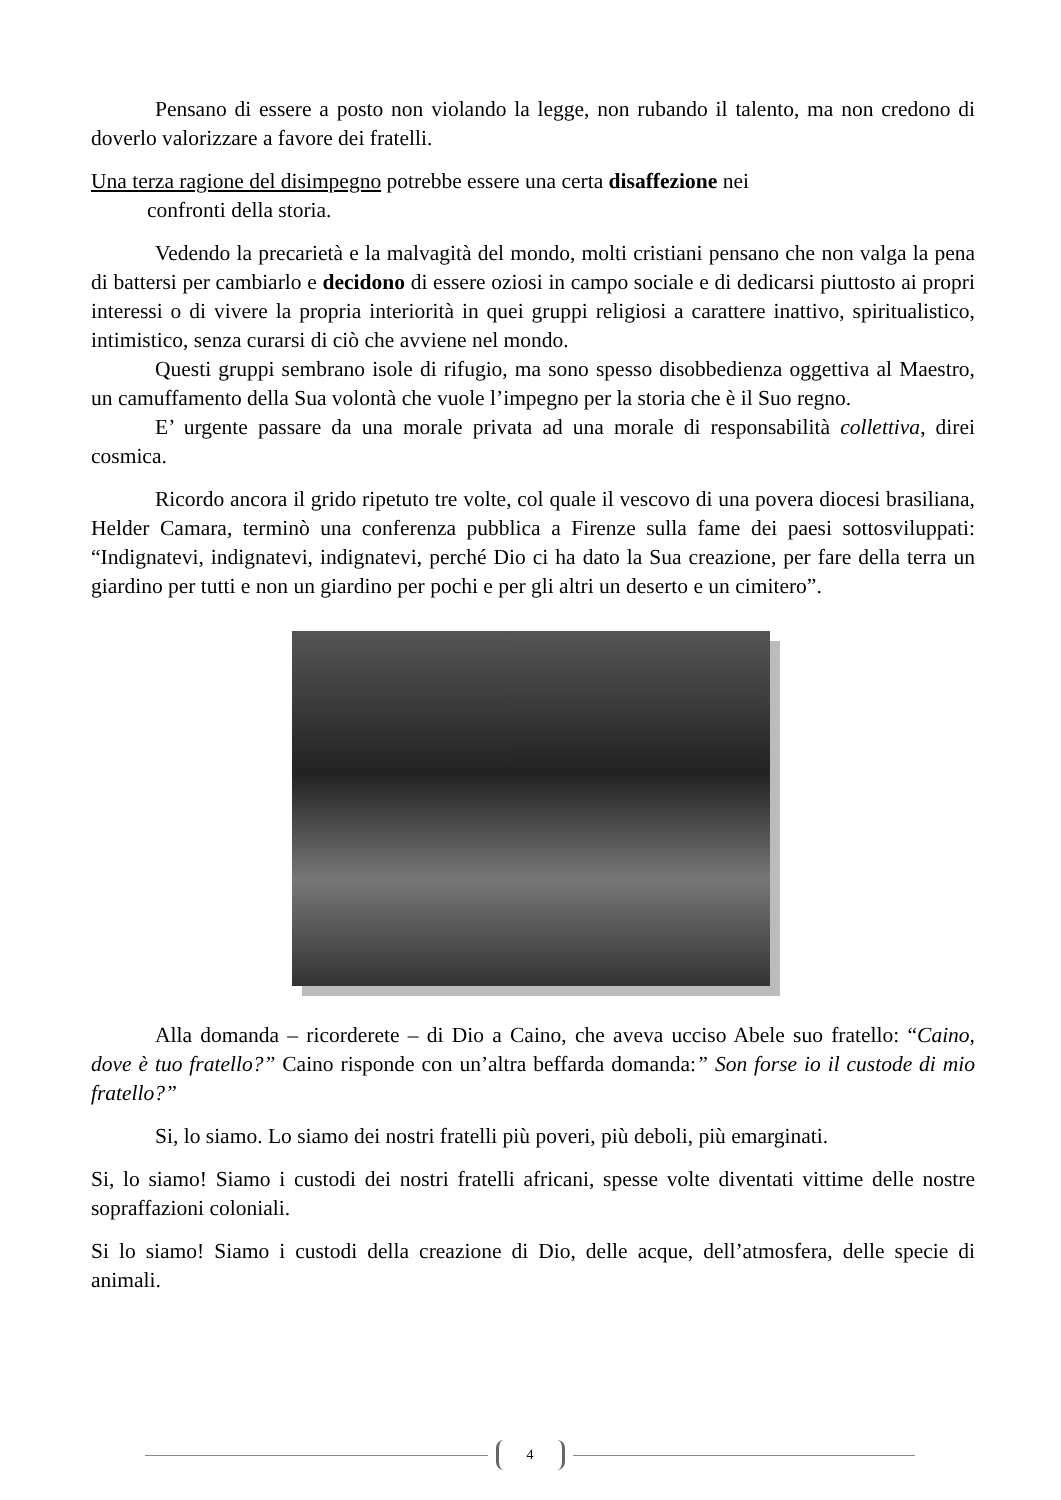Pensano di essere a posto non violando la legge, non rubando il talento, ma non credono di doverlo valorizzare a favore dei fratelli.
Una terza ragione del disimpegno potrebbe essere una certa disaffezione nei
confronti della storia.
Vedendo la precarietà e la malvagità del mondo, molti cristiani pensano che non valga la pena di battersi per cambiarlo e decidono di essere oziosi in campo sociale e di dedicarsi piuttosto ai propri interessi o di vivere la propria interiorità in quei gruppi religiosi a carattere inattivo, spiritualistico, intimistico, senza curarsi di ciò che avviene nel mondo.
Questi gruppi sembrano isole di rifugio, ma sono spesso disobbedienza oggettiva al Maestro, un camuffamento della Sua volontà che vuole l’impegno per la storia che è il Suo regno.
E’ urgente passare da una morale privata ad una morale di responsabilità collettiva, direi cosmica.
Ricordo ancora il grido ripetuto tre volte, col quale il vescovo di una povera diocesi brasiliana, Helder Camara, terminò una conferenza pubblica a Firenze sulla fame dei paesi sottosviluppati: “Indignatevi, indignatevi, indignatevi, perché Dio ci ha dato la Sua creazione, per fare della terra un giardino per tutti e non un giardino per pochi e per gli altri un deserto e un cimitero”.
Alla domanda – ricorderete – di Dio a Caino, che aveva ucciso Abele suo fratello: “Caino, dove è tuo fratello?” Caino risponde con un’altra beffarda domanda:” Son forse io il custode di mio fratello?”
Si, lo siamo. Lo siamo dei nostri fratelli più poveri, più deboli, più emarginati.
Si, lo siamo! Siamo i custodi dei nostri fratelli africani, spesse volte diventati vittime delle nostre sopraffazioni coloniali.
Si lo siamo! Siamo i custodi della creazione di Dio, delle acque, dell’atmosfera, delle specie di animali.
4